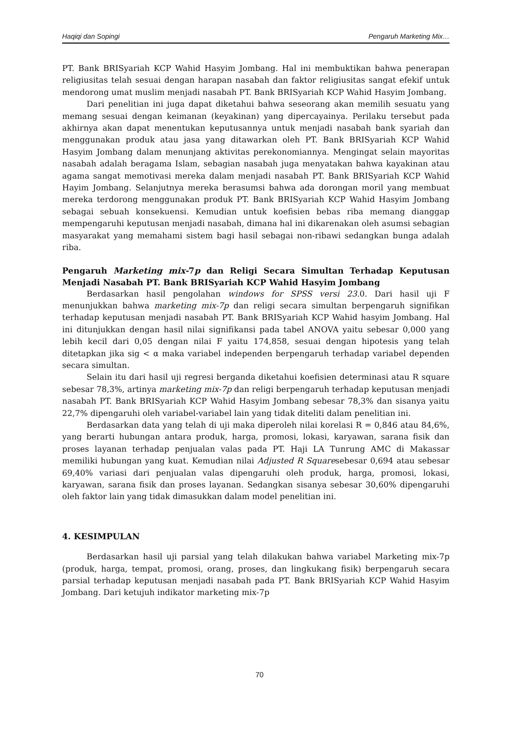Haqiqi dan Sopingi Pengaruh Marketing Mix…
PT. Bank BRISyariah KCP Wahid Hasyim Jombang. Hal ini membuktikan bahwa penerapan religiusitas telah sesuai dengan harapan nasabah dan faktor religiusitas sangat efekif untuk mendorong umat muslim menjadi nasabah PT. Bank BRISyariah KCP Wahid Hasyim Jombang.
Dari penelitian ini juga dapat diketahui bahwa seseorang akan memilih sesuatu yang memang sesuai dengan keimanan (keyakinan) yang dipercayainya. Perilaku tersebut pada akhirnya akan dapat menentukan keputusannya untuk menjadi nasabah bank syariah dan menggunakan produk atau jasa yang ditawarkan oleh PT. Bank BRISyariah KCP Wahid Hasyim Jombang dalam menunjang aktivitas perekonomiannya. Mengingat selain mayoritas nasabah adalah beragama Islam, sebagian nasabah juga menyatakan bahwa kayakinan atau agama sangat memotivasi mereka dalam menjadi nasabah PT. Bank BRISyariah KCP Wahid Hayim Jombang. Selanjutnya mereka berasumsi bahwa ada dorongan moril yang membuat mereka terdorong menggunakan produk PT. Bank BRISyariah KCP Wahid Hasyim Jombang sebagai sebuah konsekuensi. Kemudian untuk koefisien bebas riba memang dianggap mempengaruhi keputusan menjadi nasabah, dimana hal ini dikarenakan oleh asumsi sebagian masyarakat yang memahami sistem bagi hasil sebagai non-ribawi sedangkan bunga adalah riba.
Pengaruh Marketing mix-7p dan Religi Secara Simultan Terhadap Keputusan Menjadi Nasabah PT. Bank BRISyariah KCP Wahid Hasyim Jombang
Berdasarkan hasil pengolahan windows for SPSS versi 23. 0. Dari hasil uji F menunjukkan bahwa marketing mix-7p dan religi secara simultan berpengaruh signifikan terhadap keputusan menjadi nasabah PT. Bank BRISyariah KCP Wahid hasyim Jombang. Hal ini ditunjukkan dengan hasil nilai signifikansi pada tabel ANOVA yaitu sebesar 0,000 yang lebih kecil dari 0,05 dengan nilai F yaitu 174,858, sesuai dengan hipotesis yang telah ditetapkan jika sig < α maka variabel independen berpengaruh terhadap variabel dependen secara simultan.
Selain itu dari hasil uji regresi berganda diketahui koefisien determinasi atau R square sebesar 78,3%, artinya marketing mix-7p dan religi berpengaruh terhadap keputusan menjadi nasabah PT. Bank BRISyariah KCP Wahid Hasyim Jombang sebesar 78,3% dan sisanya yaitu 22,7% dipengaruhi oleh variabel-variabel lain yang tidak diteliti dalam penelitian ini.
Berdasarkan data yang telah di uji maka diperoleh nilai korelasi R = 0,846 atau 84,6%, yang berarti hubungan antara produk, harga, promosi, lokasi, karyawan, sarana fisik dan proses layanan terhadap penjualan valas pada PT. Haji LA Tunrung AMC di Makassar memiliki hubungan yang kuat. Kemudian nilai Adjusted R Squaresebesar 0,694 atau sebesar 69,40% variasi dari penjualan valas dipengaruhi oleh produk, harga, promosi, lokasi, karyawan, sarana fisik dan proses layanan. Sedangkan sisanya sebesar 30,60% dipengaruhi oleh faktor lain yang tidak dimasukkan dalam model penelitian ini.
4. KESIMPULAN
Berdasarkan hasil uji parsial yang telah dilakukan bahwa variabel Marketing mix-7p (produk, harga, tempat, promosi, orang, proses, dan lingkukang fisik) berpengaruh secara parsial terhadap keputusan menjadi nasabah pada PT. Bank BRISyariah KCP Wahid Hasyim Jombang. Dari ketujuh indikator marketing mix-7p
70